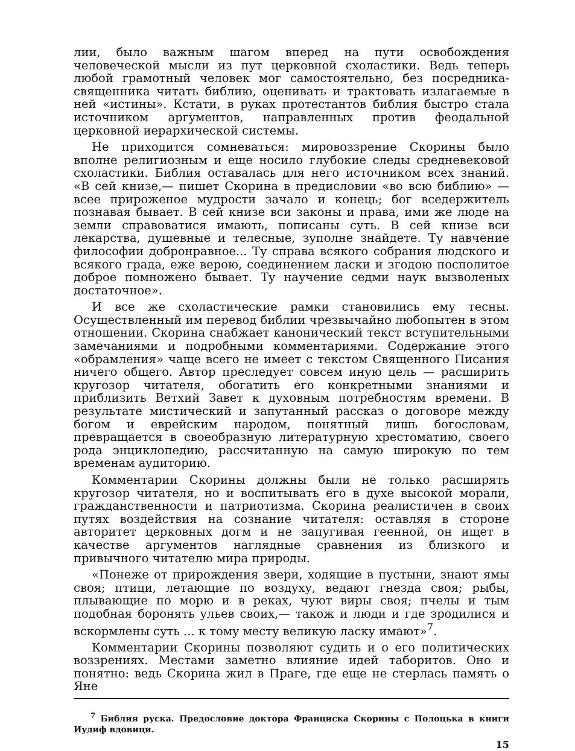лии, было важным шагом вперед на пути освобождения человеческой мысли из пут церковной схоластики. Ведь теперь любой грамотный человек мог самостоятельно, без посредника-священника читать библию, оценивать и трактовать излагаемые в ней «истины». Кстати, в руках протестантов библия быстро стала источником аргументов, направленных против феодальной церковной иерархической системы.
Не приходится сомневаться: мировоззрение Скорины было вполне религиозным и еще носило глубокие следы средневековой схоластики. Библия оставалась для него источником всех знаний. «В сей книзе,— пишет Скорина в предисловии «во всю библию» — всее прироженое мудрости зачало и конець; бог вседержитель познавая бывает. В сей книзе вси законы и права, ими же люде на земли справоватися имають, пописаны суть. В сей книзе вси лекарства, душевные и телесные, зуполне знайдете. Ту навчение философии добронравное... Ту справа всякого собрания людского и всякого града, еже верою, соединением ласки и згодою посполитое доброе помножено бывает. Ту научение седми наук вызволеных достаточное».
И все же схоластические рамки становились ему тесны. Осуществленный им перевод библии чрезвычайно любопытен в этом отношении. Скорина снабжает канонический текст вступительными замечаниями и подробными комментариями. Содержание этого «обрамления» чаще всего не имеет с текстом Священного Писания ничего общего. Автор преследует совсем иную цель — расширить кругозор читателя, обогатить его конкретными знаниями и приблизить Ветхий Завет к духовным потребностям времени. В результате мистический и запутанный рассказ о договоре между богом и еврейским народом, понятный лишь богословам, превращается в своеобразную литературную хрестоматию, своего рода энциклопедию, рассчитанную на самую широкую по тем временам аудиторию.
Комментарии Скорины должны были не только расширять кругозор читателя, но и воспитывать его в духе высокой морали, гражданственности и патриотизма. Скорина реалистичен в своих путях воздействия на сознание читателя: оставляя в стороне авторитет церковных догм и не запугивая геенной, он ищет в качестве аргументов наглядные сравнения из близкого и привычного читателю мира природы.
«Понеже от прирождения звери, ходящие в пустыни, знают ямы своя; птици, летающие по воздуху, ведают гнезда своя; рыбы, плывающие по морю и в реках, чуют виры своя; пчелы и тым подобная боронять ульев своих,— також и люди и где зродилися и вскормлены суть ... к тому месту великую ласку имают»<sup>7</sup>.
Комментарии Скорины позволяют судить и о его политических воззрениях. Местами заметно влияние идей таборитов. Оно и понятно: ведь Скорина жил в Праге, где еще не стерлась память о Яне
<sup>7</sup> Библия руска. Предословие доктора Франциска Скорины с Полоцька в книги Иудиф вдовици.
15